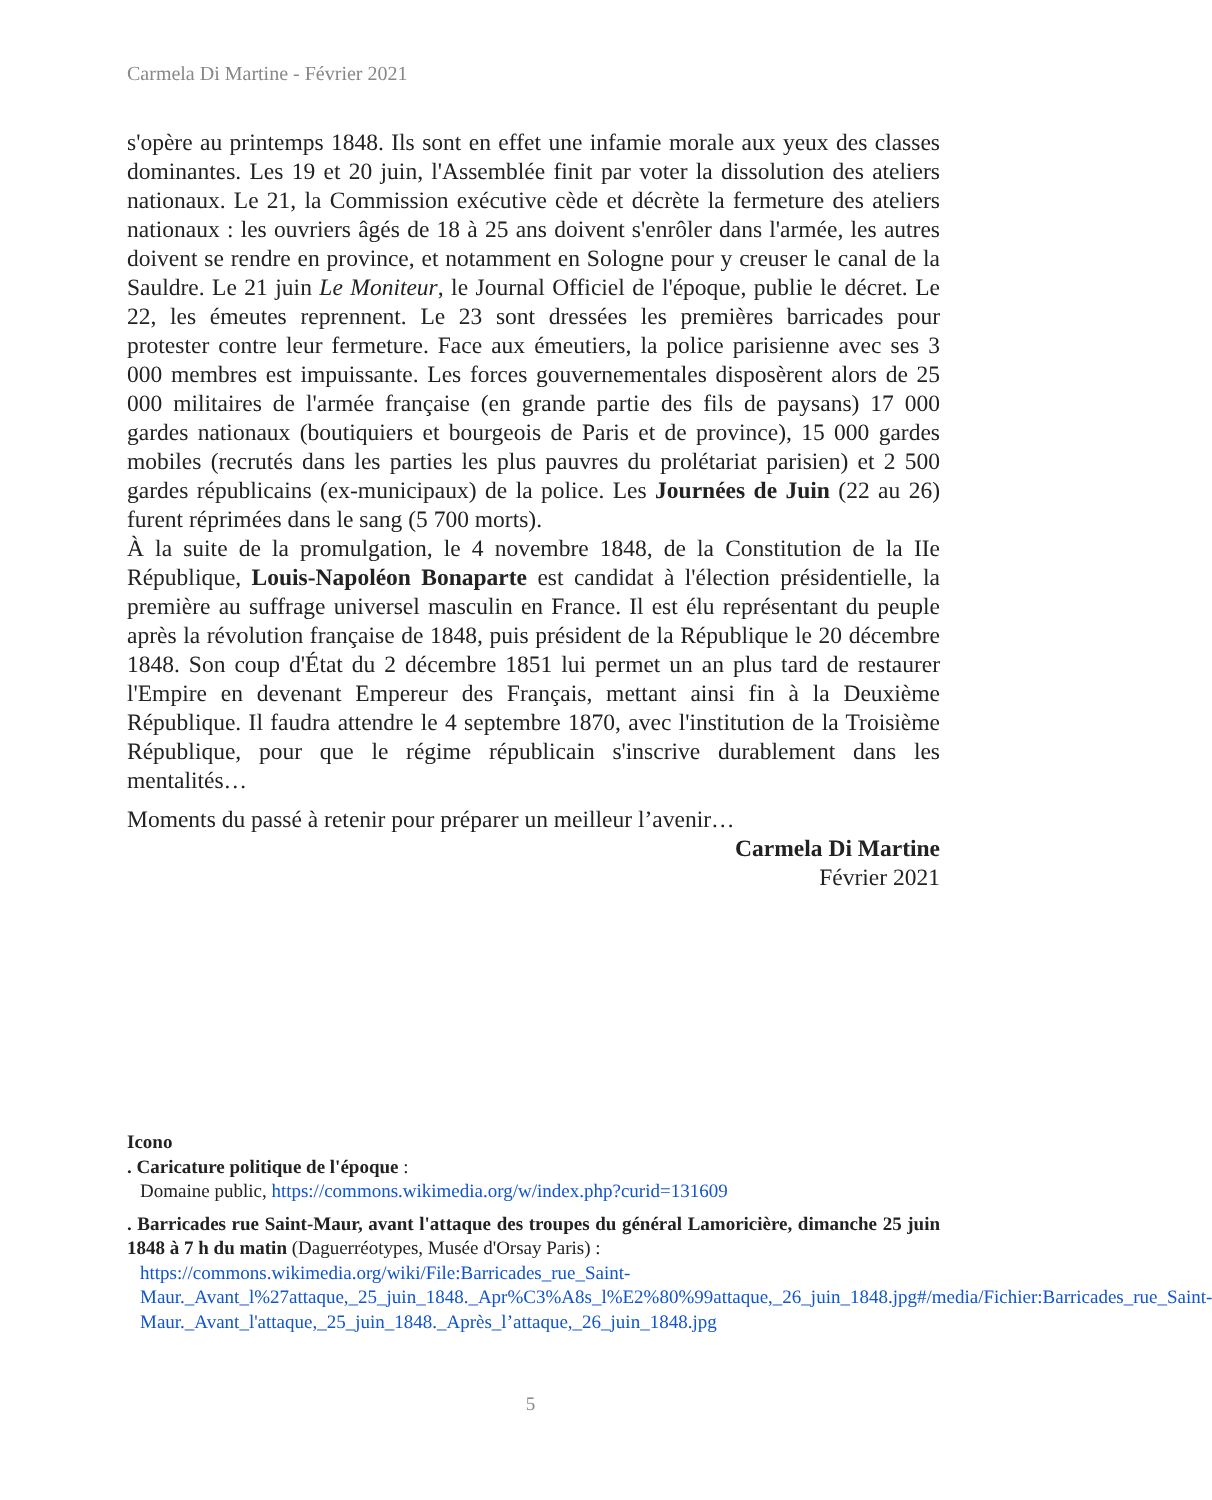Carmela Di Martine - Février 2021
s'opère au printemps 1848. Ils sont en effet une infamie morale aux yeux des classes dominantes. Les 19 et 20 juin, l'Assemblée finit par voter la dissolution des ateliers nationaux. Le 21, la Commission exécutive cède et décrète la fermeture des ateliers nationaux : les ouvriers âgés de 18 à 25 ans doivent s'enrôler dans l'armée, les autres doivent se rendre en province, et notamment en Sologne pour y creuser le canal de la Sauldre. Le 21 juin Le Moniteur, le Journal Officiel de l'époque, publie le décret. Le 22, les émeutes reprennent. Le 23 sont dressées les premières barricades pour protester contre leur fermeture. Face aux émeutiers, la police parisienne avec ses 3 000 membres est impuissante. Les forces gouvernementales disposèrent alors de 25 000 militaires de l'armée française (en grande partie des fils de paysans) 17 000 gardes nationaux (boutiquiers et bourgeois de Paris et de province), 15 000 gardes mobiles (recrutés dans les parties les plus pauvres du prolétariat parisien) et 2 500 gardes républicains (ex-municipaux) de la police. Les Journées de Juin (22 au 26) furent réprimées dans le sang (5 700 morts).
À la suite de la promulgation, le 4 novembre 1848, de la Constitution de la IIe République, Louis-Napoléon Bonaparte est candidat à l'élection présidentielle, la première au suffrage universel masculin en France. Il est élu représentant du peuple après la révolution française de 1848, puis président de la République le 20 décembre 1848. Son coup d'État du 2 décembre 1851 lui permet un an plus tard de restaurer l'Empire en devenant Empereur des Français, mettant ainsi fin à la Deuxième République. Il faudra attendre le 4 septembre 1870, avec l'institution de la Troisième République, pour que le régime républicain s'inscrive durablement dans les mentalités…
Moments du passé à retenir pour préparer un meilleur l’avenir…
Carmela Di Martine
Février 2021
Icono
. Caricature politique de l'époque :
Domaine public, https://commons.wikimedia.org/w/index.php?curid=131609
. Barricades rue Saint-Maur, avant l'attaque des troupes du général Lamoricière, dimanche 25 juin 1848 à 7 h du matin (Daguerréotypes, Musée d'Orsay Paris) :
https://commons.wikimedia.org/wiki/File:Barricades_rue_Saint-Maur._Avant_l%27attaque,_25_juin_1848._Apr%C3%A8s_l%E2%80%99attaque,_26_juin_1848.jpg#/media/Fichier:Barricades_rue_Saint-Maur._Avant_l'attaque,_25_juin_1848._Après_l’attaque,_26_juin_1848.jpg
5